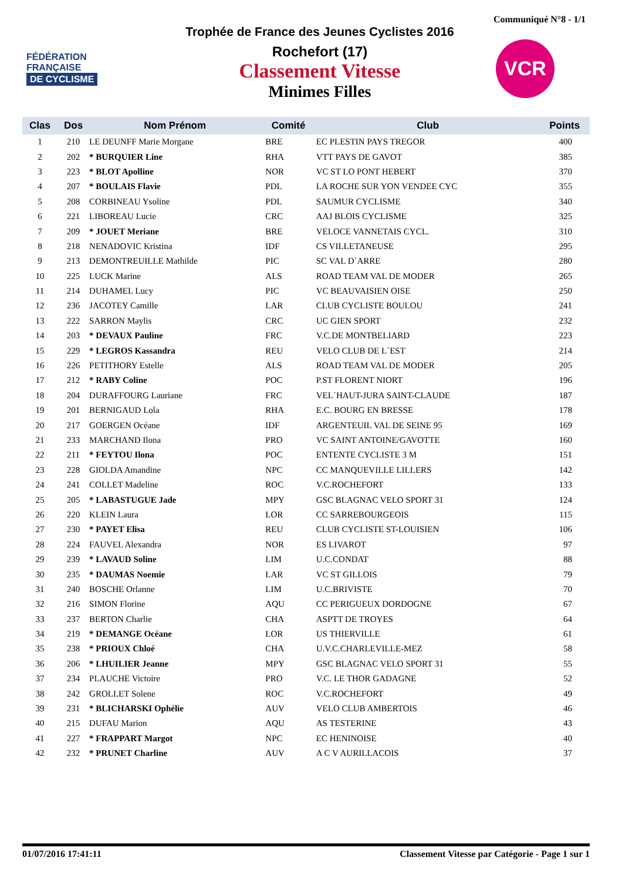Communiqué N°8 - 1/1
FÉDÉRATION
FRANÇAISE
DE CYCLISME
Trophée de France des Jeunes Cyclistes 2016
Rochefort (17)
Classement Vitesse
Minimes Filles
VCR
| Clas | Dos | Nom Prénom | Comité | Club | Points |
| --- | --- | --- | --- | --- | --- |
| 1 | 210 | LE DEUNFF Marie Morgane | BRE | EC PLESTIN PAYS TREGOR | 400 |
| 2 | 202 | * BURQUIER Line | RHA | VTT PAYS DE GAVOT | 385 |
| 3 | 223 | * BLOT Apolline | NOR | VC ST LO PONT HEBERT | 370 |
| 4 | 207 | * BOULAIS Flavie | PDL | LA ROCHE SUR YON VENDEE CYC | 355 |
| 5 | 208 | CORBINEAU Ysoline | PDL | SAUMUR CYCLISME | 340 |
| 6 | 221 | LIBOREAU Lucie | CRC | AAJ BLOIS CYCLISME | 325 |
| 7 | 209 | * JOUET Meriane | BRE | VELOCE VANNETAIS CYCL. | 310 |
| 8 | 218 | NENADOVIC Kristina | IDF | CS VILLETANEUSE | 295 |
| 9 | 213 | DEMONTREUILLE Mathilde | PIC | SC VAL D`ARRE | 280 |
| 10 | 225 | LUCK Marine | ALS | ROAD TEAM VAL DE MODER | 265 |
| 11 | 214 | DUHAMEL Lucy | PIC | VC BEAUVAISIEN OISE | 250 |
| 12 | 236 | JACOTEY Camille | LAR | CLUB CYCLISTE BOULOU | 241 |
| 13 | 222 | SARRON Maylis | CRC | UC GIEN SPORT | 232 |
| 14 | 203 | * DEVAUX Pauline | FRC | V.C.DE MONTBELIARD | 223 |
| 15 | 229 | * LEGROS Kassandra | REU | VELO CLUB DE L`EST | 214 |
| 16 | 226 | PETITHORY Estelle | ALS | ROAD TEAM VAL DE MODER | 205 |
| 17 | 212 | * RABY Coline | POC | P.ST FLORENT NIORT | 196 |
| 18 | 204 | DURAFFOURG Lauriane | FRC | VEL`HAUT-JURA SAINT-CLAUDE | 187 |
| 19 | 201 | BERNIGAUD Lola | RHA | E.C. BOURG EN BRESSE | 178 |
| 20 | 217 | GOERGEN Océane | IDF | ARGENTEUIL VAL DE SEINE 95 | 169 |
| 21 | 233 | MARCHAND Ilona | PRO | VC SAINT ANTOINE/GAVOTTE | 160 |
| 22 | 211 | * FEYTOU Ilona | POC | ENTENTE CYCLISTE 3 M | 151 |
| 23 | 228 | GIOLDA Amandine | NPC | CC MANQUEVILLE LILLERS | 142 |
| 24 | 241 | COLLET Madeline | ROC | V.C.ROCHEFORT | 133 |
| 25 | 205 | * LABASTUGUE Jade | MPY | GSC BLAGNAC VELO SPORT 31 | 124 |
| 26 | 220 | KLEIN Laura | LOR | CC SARREBOURGEOIS | 115 |
| 27 | 230 | * PAYET Elisa | REU | CLUB CYCLISTE ST-LOUISIEN | 106 |
| 28 | 224 | FAUVEL Alexandra | NOR | ES LIVAROT | 97 |
| 29 | 239 | * LAVAUD Soline | LIM | U.C.CONDAT | 88 |
| 30 | 235 | * DAUMAS Noemie | LAR | VC ST GILLOIS | 79 |
| 31 | 240 | BOSCHE Orlanne | LIM | U.C.BRIVISTE | 70 |
| 32 | 216 | SIMON Florine | AQU | CC PERIGUEUX DORDOGNE | 67 |
| 33 | 237 | BERTON Charlie | CHA | ASPTT DE TROYES | 64 |
| 34 | 219 | * DEMANGE Océane | LOR | US THIERVILLE | 61 |
| 35 | 238 | * PRIOUX Chloé | CHA | U.V.C.CHARLEVILLE-MEZ | 58 |
| 36 | 206 | * LHUILIER Jeanne | MPY | GSC BLAGNAC VELO SPORT 31 | 55 |
| 37 | 234 | PLAUCHE Victoire | PRO | V.C. LE THOR GADAGNE | 52 |
| 38 | 242 | GROLLET Solene | ROC | V.C.ROCHEFORT | 49 |
| 39 | 231 | * BLICHARSKI Ophélie | AUV | VELO CLUB AMBERTOIS | 46 |
| 40 | 215 | DUFAU Marion | AQU | AS TESTERINE | 43 |
| 41 | 227 | * FRAPPART Margot | NPC | EC HENINOISE | 40 |
| 42 | 232 | * PRUNET Charline | AUV | A C V AURILLACOIS | 37 |
01/07/2016 17:41:11 Classement Vitesse par Catégorie - Page 1 sur 1